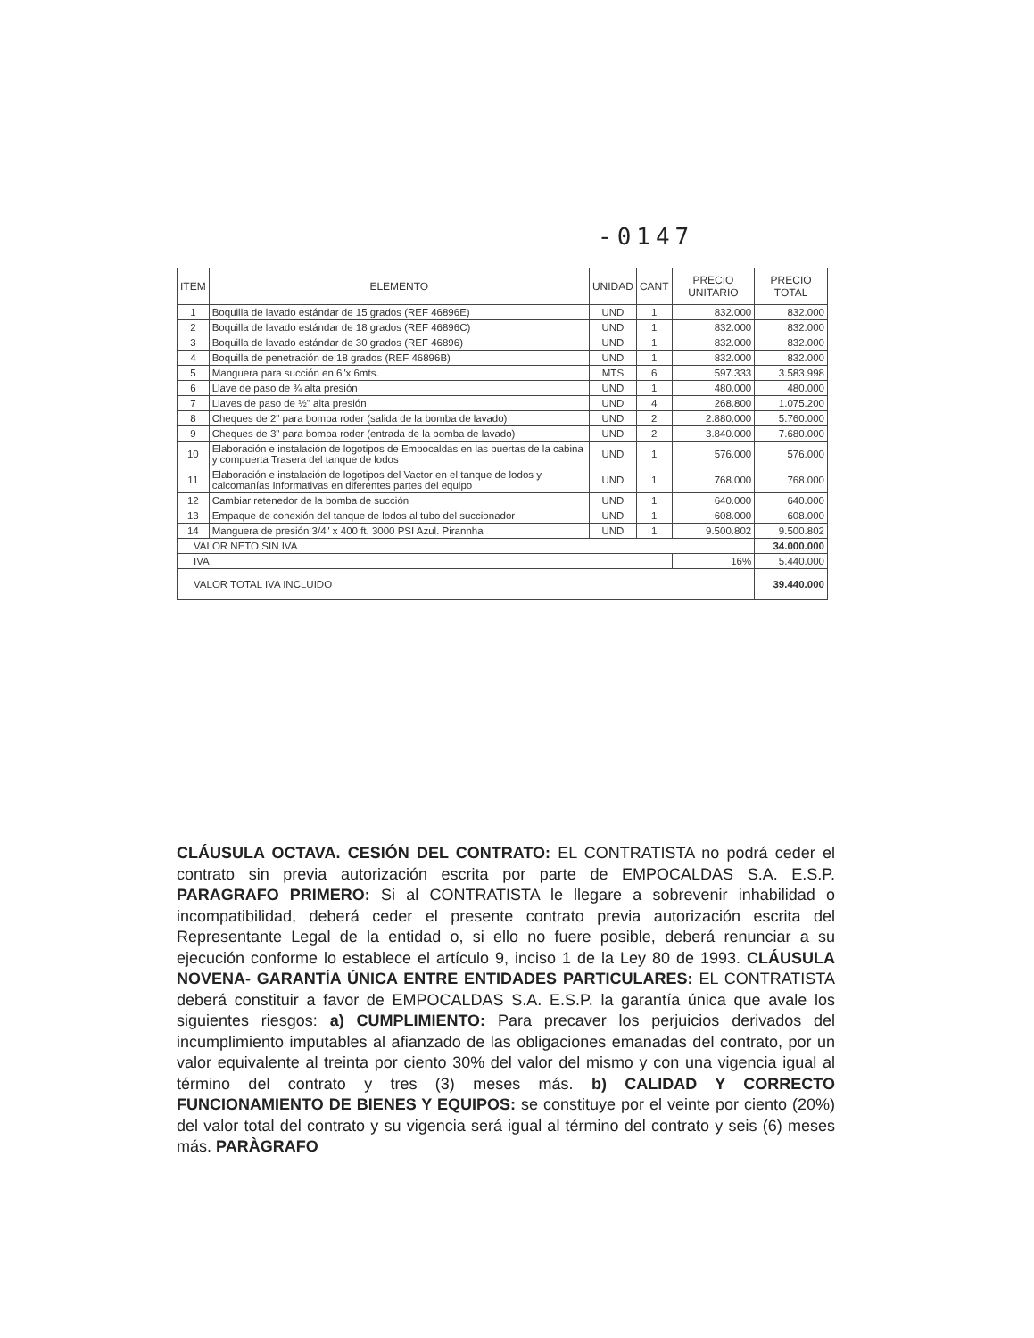-0147
| ITEM | ELEMENTO | UNIDAD | CANT | PRECIO UNITARIO | PRECIO TOTAL |
| --- | --- | --- | --- | --- | --- |
| 1 | Boquilla de lavado estándar de 15 grados (REF 46896E) | UND | 1 | 832.000 | 832.000 |
| 2 | Boquilla de lavado estándar de 18 grados (REF 46896C) | UND | 1 | 832.000 | 832.000 |
| 3 | Boquilla de lavado estándar de 30 grados (REF 46896) | UND | 1 | 832.000 | 832.000 |
| 4 | Boquilla de penetración de 18 grados (REF 46896B) | UND | 1 | 832.000 | 832.000 |
| 5 | Manguera para succión en 6"x 6mts. | MTS | 6 | 597.333 | 3.583.998 |
| 6 | Llave de paso de ¾ alta presión | UND | 1 | 480.000 | 480.000 |
| 7 | Llaves de paso de ½" alta presión | UND | 4 | 268.800 | 1.075.200 |
| 8 | Cheques de 2" para bomba roder (salida de la bomba de lavado) | UND | 2 | 2.880.000 | 5.760.000 |
| 9 | Cheques de 3" para bomba roder (entrada de la bomba de lavado) | UND | 2 | 3.840.000 | 7.680.000 |
| 10 | Elaboración e instalación de logotipos de Empocaldas en las puertas de la cabina y compuerta Trasera del tanque de lodos | UND | 1 | 576.000 | 576.000 |
| 11 | Elaboración e instalación de logotipos del Vactor en el tanque de lodos y calcomanías Informativas en diferentes partes del equipo | UND | 1 | 768.000 | 768.000 |
| 12 | Cambiar retenedor de la bomba de succión | UND | 1 | 640.000 | 640.000 |
| 13 | Empaque de conexión del tanque de lodos al tubo del succionador | UND | 1 | 608.000 | 608.000 |
| 14 | Manguera de presión 3/4" x 400 ft. 3000 PSI Azul. Pirannha | UND | 1 | 9.500.802 | 9.500.802 |
| VALOR NETO SIN IVA | | | | | 34.000.000 |
| IVA | | | | 16% | 5.440.000 |
| VALOR TOTAL IVA INCLUIDO | | | | | 39.440.000 |
CLÁUSULA OCTAVA. CESIÓN DEL CONTRATO: EL CONTRATISTA no podrá ceder el contrato sin previa autorización escrita por parte de EMPOCALDAS S.A. E.S.P. PARAGRAFO PRIMERO: Si al CONTRATISTA le llegare a sobrevenir inhabilidad o incompatibilidad, deberá ceder el presente contrato previa autorización escrita del Representante Legal de la entidad o, si ello no fuere posible, deberá renunciar a su ejecución conforme lo establece el artículo 9, inciso 1 de la Ley 80 de 1993. CLÁUSULA NOVENA- GARANTÍA ÚNICA ENTRE ENTIDADES PARTICULARES: EL CONTRATISTA deberá constituir a favor de EMPOCALDAS S.A. E.S.P. la garantía única que avale los siguientes riesgos: a) CUMPLIMIENTO: Para precaver los perjuicios derivados del incumplimiento imputables al afianzado de las obligaciones emanadas del contrato, por un valor equivalente al treinta por ciento 30% del valor del mismo y con una vigencia igual al término del contrato y tres (3) meses más. b) CALIDAD Y CORRECTO FUNCIONAMIENTO DE BIENES Y EQUIPOS: se constituye por el veinte por ciento (20%) del valor total del contrato y su vigencia será igual al término del contrato y seis (6) meses más. PARÀGRAFO